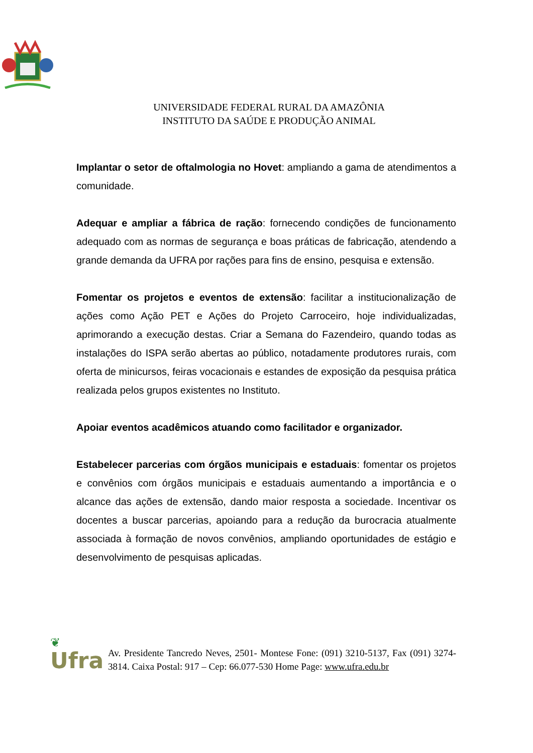UNIVERSIDADE FEDERAL RURAL DA AMAZÔNIA
INSTITUTO DA SAÚDE E PRODUÇÃO ANIMAL
Implantar o setor de oftalmologia no Hovet: ampliando a gama de atendimentos a comunidade.
Adequar e ampliar a fábrica de ração: fornecendo condições de funcionamento adequado com as normas de segurança e boas práticas de fabricação, atendendo a grande demanda da UFRA por rações para fins de ensino, pesquisa e extensão.
Fomentar os projetos e eventos de extensão: facilitar a institucionalização de ações como Ação PET e Ações do Projeto Carroceiro, hoje individualizadas, aprimorando a execução destas. Criar a Semana do Fazendeiro, quando todas as instalações do ISPA serão abertas ao público, notadamente produtores rurais, com oferta de minicursos, feiras vocacionais e estandes de exposição da pesquisa prática realizada pelos grupos existentes no Instituto.
Apoiar eventos acadêmicos atuando como facilitador e organizador.
Estabelecer parcerias com órgãos municipais e estaduais: fomentar os projetos e convênios com órgãos municipais e estaduais aumentando a importância e o alcance das ações de extensão, dando maior resposta a sociedade. Incentivar os docentes a buscar parcerias, apoiando para a redução da burocracia atualmente associada à formação de novos convênios, ampliando oportunidades de estágio e desenvolvimento de pesquisas aplicadas.
❦
Ufra
Av. Presidente Tancredo Neves, 2501- Montese Fone: (091) 3210-5137, Fax (091) 3274-3814. Caixa Postal: 917 – Cep: 66.077-530 Home Page: www.ufra.edu.br